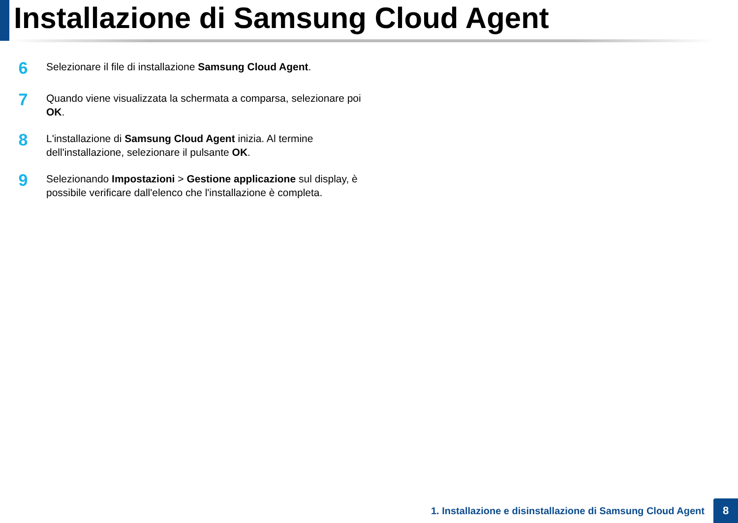Installazione di Samsung Cloud Agent
6
Selezionare il file di installazione Samsung Cloud Agent.
7
Quando viene visualizzata la schermata a comparsa, selezionare poi OK.
8
L'installazione di Samsung Cloud Agent inizia. Al termine dell'installazione, selezionare il pulsante OK.
9
Selezionando Impostazioni > Gestione applicazione sul display, è possibile verificare dall'elenco che l'installazione è completa.
1. Installazione e disinstallazione di Samsung Cloud Agent 8